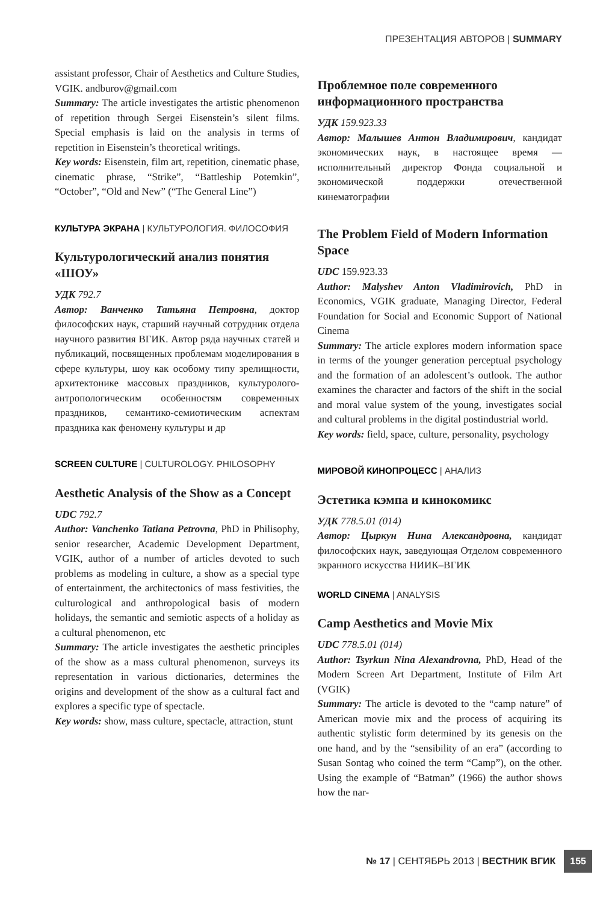ПРЕЗЕНТАЦИЯ АВТОРОВ | SUMMARY
assistant professor, Chair of Aesthetics and Culture Studies, VGIK. andburov@gmail.com
Summary: The article investigates the artistic phenomenon of repetition through Sergei Eisenstein’s silent films. Special emphasis is laid on the analysis in terms of repetition in Eisenstein’s theoretical writings.
Key words: Eisenstein, film art, repetition, cinematic phase, cinematic phrase, “Strike”, “Battleship Potemkin”, “October”, “Old and New” (“The General Line”)
КУЛЬТУРА ЭКРАНА | КУЛЬТУРОЛОГИЯ. ФИЛОСОФИЯ
Культурологический анализ понятия «ШОУ»
УДК 792.7
Автор: Ванченко Татьяна Петровна, доктор философских наук, старший научный сотрудник отдела научного развития ВГИК. Автор ряда научных статей и публикаций, посвященных проблемам моделирования в сфере культуры, шоу как особому типу зрелищности, архитектонике массовых праздников, культуролого-антропологическим особенностям современных праздников, семантико-семиотическим аспектам праздника как феномену культуры и др
SCREEN CULTURE | CULTUROLOGY. PHILOSOPHY
Aesthetic Analysis of the Show as a Concept
UDC 792.7
Author: Vanchenko Tatiana Petrovna, PhD in Philisophy, senior researcher, Academic Development Department, VGIK, author of a number of articles devoted to such problems as modeling in culture, a show as a special type of entertainment, the architectonics of mass festivities, the culturological and anthropological basis of modern holidays, the semantic and semiotic aspects of a holiday as a cultural phenomenon, etc
Summary: The article investigates the aesthetic principles of the show as a mass cultural phenomenon, surveys its representation in various dictionaries, determines the origins and development of the show as a cultural fact and explores a specific type of spectacle.
Key words: show, mass culture, spectacle, attraction, stunt
Проблемное поле современного информационного пространства
УДК 159.923.33
Автор: Малышев Антон Владимирович, кандидат экономических наук, в настоящее время — исполнительный директор Фонда социальной и экономической поддержки отечественной кинематографии
The Problem Field of Modern Information Space
UDC 159.923.33
Author: Malyshev Anton Vladimirovich, PhD in Economics, VGIK graduate, Managing Director, Federal Foundation for Social and Economic Support of National Cinema
Summary: The article explores modern information space in terms of the younger generation perceptual psychology and the formation of an adolescent’s outlook. The author examines the character and factors of the shift in the social and moral value system of the young, investigates social and cultural problems in the digital postindustrial world.
Key words: field, space, culture, personality, psychology
МИРОВОЙ КИНОПРОЦЕСС | АНАЛИЗ
Эстетика кэмпа и кинокомикс
УДК 778.5.01 (014)
Автор: Цыркун Нина Александровна, кандидат философских наук, заведующая Отделом современного экранного искусства НИИК–ВГИК
WORLD CINEMA | ANALYSIS
Camp Aesthetics and Movie Mix
UDC 778.5.01 (014)
Author: Tsyrkun Nina Alexandrovna, PhD, Head of the Modern Screen Art Department, Institute of Film Art (VGIK)
Summary: The article is devoted to the “camp nature” of American movie mix and the process of acquiring its authentic stylistic form determined by its genesis on the one hand, and by the “sensibility of an era” (according to Susan Sontag who coined the term “Camp”), on the other. Using the example of “Batman” (1966) the author shows how the nar-
№ 17 | СЕНТЯБРЬ 2013 | ВЕСТНИК ВГИК 155